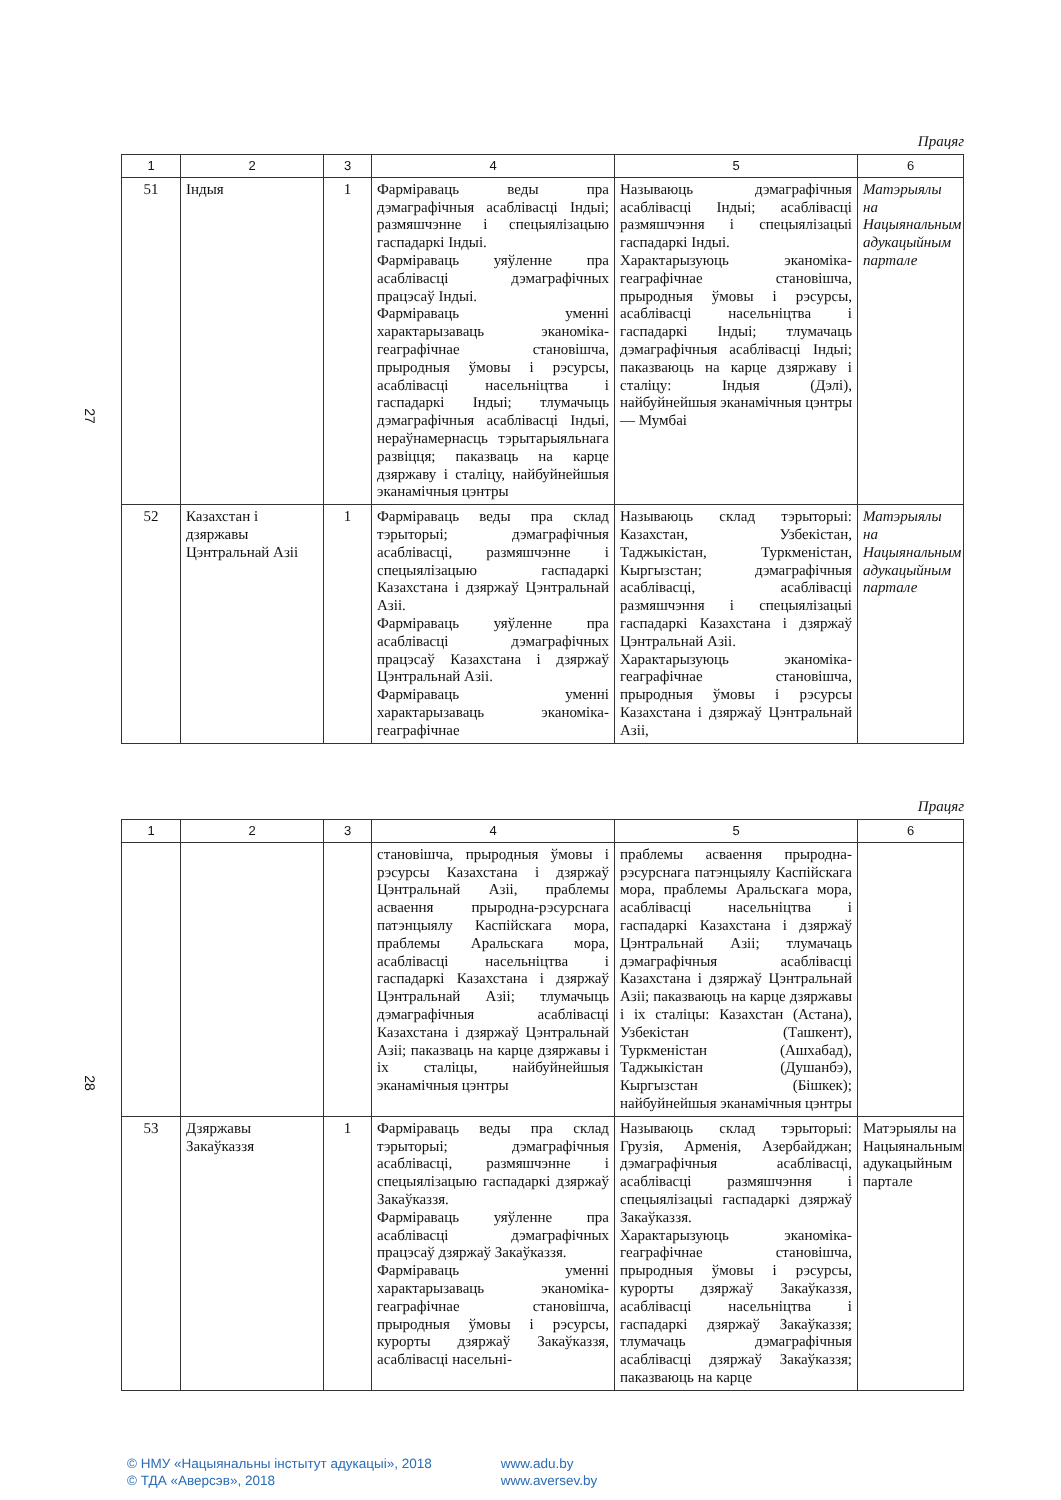27
Працяг
| 1 | 2 | 3 | 4 | 5 | 6 |
| --- | --- | --- | --- | --- | --- |
| 51 | Індыя | 1 | Фарміраваць веды пра дэмаграфічныя асаблівасці Індыі; размяшчэнне і спецыялізацыю гаспадаркі Індыі. Фарміраваць уяўленне пра асаблівасці дэмаграфічных працэсаў Індыі. Фарміраваць уменні характарызаваць эканоміка-геаграфічнае становішча, прыродныя ўмовы і рэсурсы, асаблівасці насельніцтва і гаспадаркі Індыі; тлумачыць дэмаграфічныя асаблівасці Індыі, нераўнамернасць тэрытарыяльнага развіцця; паказваць на карце дзяржаву і сталіцу, найбуйнейшыя эканамічныя цэнтры | Называюць дэмаграфічныя асаблівасці Індыі; асаблівасці размяшчэння і спецыялізацыі гаспадаркі Індыі. Характарызуюць эканоміка-геаграфічнае становішча, прыродныя ўмовы і рэсурсы, асаблівасці насельніцтва і гаспадаркі Індыі; тлумачаць дэмаграфічныя асаблівасці Індыі; паказваюць на карце дзяржаву і сталіцу: Індыя (Дэлі), найбуйнейшыя эканамічныя цэнтры — Мумбаі | Матэрыялы на Нацыянальным адукацыйным партале |
| 52 | Казахстан і дзяржавы Цэнтральнай Азіі | 1 | Фарміраваць веды пра склад тэрыторыі; дэмаграфічныя асаблівасці, размяшчэнне і спецыялізацыю гаспадаркі Казахстана і дзяржаў Цэнтральнай Азіі. Фарміраваць уяўленне пра асаблівасці дэмаграфічных працэсаў Казахстана і дзяржаў Цэнтральнай Азіі. Фарміраваць уменні характарызаваць эканоміка-геаграфічнае | Называюць склад тэрыторыі: Казахстан, Узбекістан, Таджыкістан, Туркменістан, Кыргызстан; дэмаграфічныя асаблівасці, асаблівасці размяшчэння і спецыялізацыі гаспадаркі Казахстана і дзяржаў Цэнтральнай Азіі. Характарызуюць эканоміка-геаграфічнае становішча, прыродныя ўмовы і рэсурсы Казахстана і дзяржаў Цэнтральнай Азіі, | Матэрыялы на Нацыянальным адукацыйным партале |
28
Працяг
| 1 | 2 | 3 | 4 | 5 | 6 |
| --- | --- | --- | --- | --- | --- |
| | | | становішча, прыродныя ўмовы і рэсурсы Казахстана і дзяржаў Цэнтральнай Азіі, праблемы асваення прыродна-рэсурснага патэнцыялу Каспійскага мора, праблемы Аральскага мора, асаблівасці насельніцтва і гаспадаркі Казахстана і дзяржаў Цэнтральнай Азіі; тлумачыць дэмаграфічныя асаблівасці Казахстана і дзяржаў Цэнтральнай Азіі; паказваць на карце дзяржавы і іх сталіцы, найбуйнейшыя эканамічныя цэнтры | праблемы асваення прыродна-рэсурснага патэнцыялу Каспійскага мора, праблемы Аральскага мора, асаблівасці насельніцтва і гаспадаркі Казахстана і дзяржаў Цэнтральнай Азіі; тлумачаць дэмаграфічныя асаблівасці Казахстана і дзяржаў Цэнтральнай Азіі; паказваюць на карце дзяржавы і іх сталіцы: Казахстан (Астана), Узбекістан (Ташкент), Туркменістан (Ашхабад), Таджыкістан (Душанбэ), Кыргызстан (Бішкек); найбуйнейшыя эканамічныя цэнтры | |
| 53 | Дзяржавы Закаўказзя | 1 | Фарміраваць веды пра склад тэрыторыі; дэмаграфічныя асаблівасці, размяшчэнне і спецыялізацыю гаспадаркі дзяржаў Закаўказзя. Фарміраваць уяўленне пра асаблівасці дэмаграфічных працэсаў дзяржаў Закаўказзя. Фарміраваць уменні характарызаваць эканоміка-геаграфічнае становішча, прыродныя ўмовы і рэсурсы, курорты дзяржаў Закаўказзя, асаблівасці насельні- | Называюць склад тэрыторыі: Грузія, Арменія, Азербайджан; дэмаграфічныя асаблівасці, асаблівасці размяшчэння і спецыялізацыі гаспадаркі дзяржаў Закаўказзя. Характарызуюць эканоміка-геаграфічнае становішча, прыродныя ўмовы і рэсурсы, курорты дзяржаў Закаўказзя, асаблівасці насельніцтва і гаспадаркі дзяржаў Закаўказзя; тлумачаць дэмаграфічныя асаблівасці дзяржаў Закаўказзя; паказваюць на карце | Матэрыялы на Нацыянальным адукацыйным партале |
© НМУ «Нацыянальны інстытут адукацыі», 2018 www.adu.by
© ТДА «Аверсэв», 2018 www.aversev.by